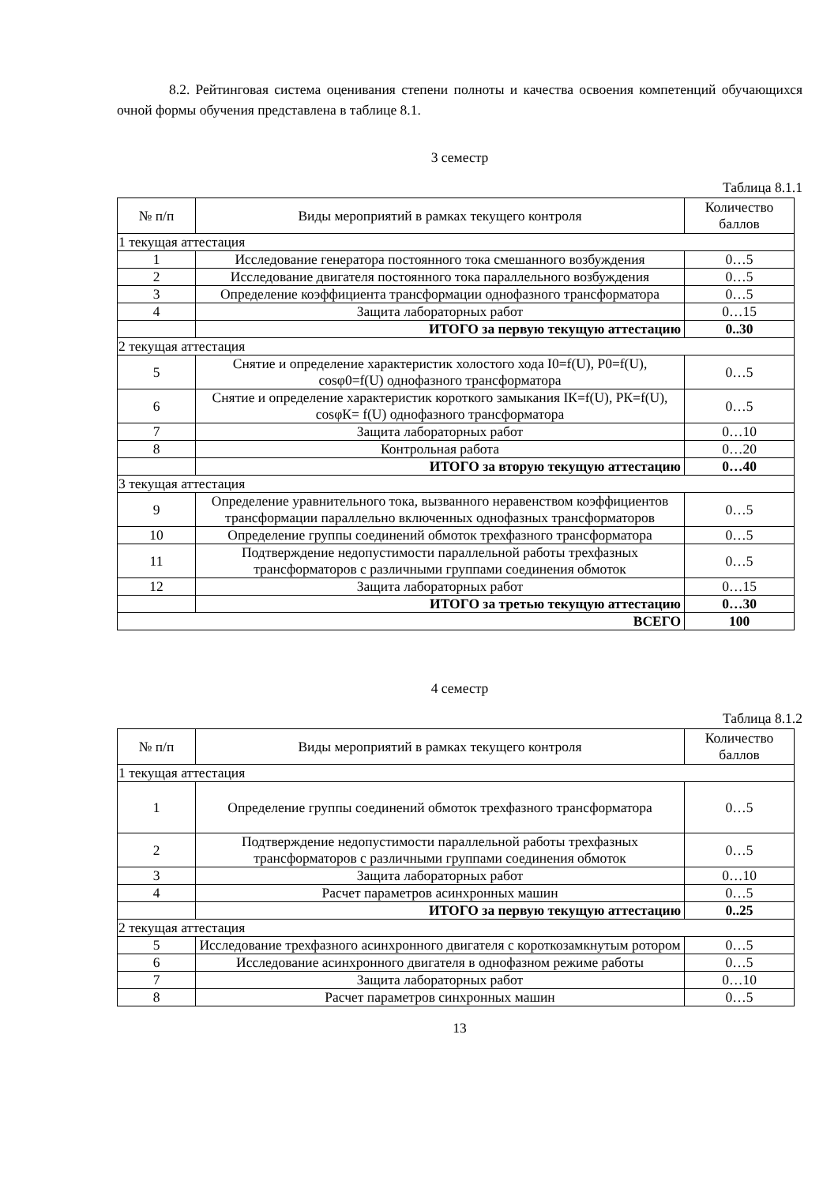8.2. Рейтинговая система оценивания степени полноты и качества освоения компетенций обучающихся очной формы обучения представлена в таблице 8.1.
3 семестр
Таблица 8.1.1
| № п/п | Виды мероприятий в рамках текущего контроля | Количество баллов |
| 1 текущая аттестация | | |
| 1 | Исследование генератора постоянного тока смешанного возбуждения | 0…5 |
| 2 | Исследование двигателя постоянного тока параллельного возбуждения | 0…5 |
| 3 | Определение коэффициента трансформации однофазного трансформатора | 0…5 |
| 4 | Защита лабораторных работ | 0…15 |
| | ИТОГО за первую текущую аттестацию | 0..30 |
| 2 текущая аттестация | | |
| 5 | Снятие и определение характеристик холостого хода I0=f(U), P0=f(U), cosφ0=f(U) однофазного трансформатора | 0…5 |
| 6 | Снятие и определение характеристик короткого замыкания IК=f(U), PК=f(U), cosφК= f(U) однофазного трансформатора | 0…5 |
| 7 | Защита лабораторных работ | 0…10 |
| 8 | Контрольная работа | 0…20 |
| | ИТОГО за вторую текущую аттестацию | 0…40 |
| 3 текущая аттестация | | |
| 9 | Определение уравнительного тока, вызванного неравенством коэффициентов трансформации параллельно включенных однофазных трансформаторов | 0…5 |
| 10 | Определение группы соединений обмоток трехфазного трансформатора | 0…5 |
| 11 | Подтверждение недопустимости параллельной работы трехфазных трансформаторов с различными группами соединения обмоток | 0…5 |
| 12 | Защита лабораторных работ | 0…15 |
| | ИТОГО за третью текущую аттестацию | 0…30 |
| ВСЕГО | | 100 |
4 семестр
Таблица 8.1.2
| № п/п | Виды мероприятий в рамках текущего контроля | Количество баллов |
| 1 текущая аттестация | | |
| 1 | Определение группы соединений обмоток трехфазного трансформатора | 0…5 |
| 2 | Подтверждение недопустимости параллельной работы трехфазных трансформаторов с различными группами соединения обмоток | 0…5 |
| 3 | Защита лабораторных работ | 0…10 |
| 4 | Расчет параметров асинхронных машин | 0…5 |
| | ИТОГО за первую текущую аттестацию | 0..25 |
| 2 текущая аттестация | | |
| 5 | Исследование трехфазного асинхронного двигателя с короткозамкнутым ротором | 0…5 |
| 6 | Исследование асинхронного двигателя в однофазном режиме работы | 0…5 |
| 7 | Защита лабораторных работ | 0…10 |
| 8 | Расчет параметров синхронных машин | 0…5 |
13